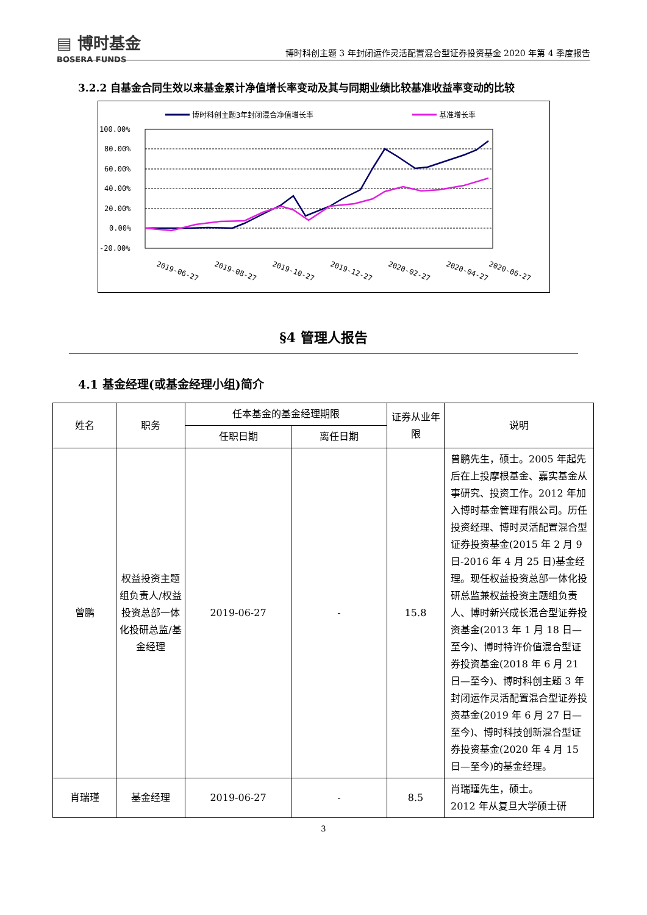▤ 博时基金
BOSERA FUNDS
博时科创主题 3 年封闭运作灵活配置混合型证券投资基金 2020 年第 4 季度报告
3.2.2 自基金合同生效以来基金累计净值增长率变动及其与同期业绩比较基准收益率变动的比较
博时科创主题3年封闭混合净值增长率
基准增长率
100.00%
80.00%
60.00%
40.00%
20.00%
0.00%
-20.00%
2019-06-27
2019-08-27
2019-10-27
2019-12-27
2020-02-27
2020-04-27
2020-06-27
2020-08-27 2020-10-27 2020-12-27
§4 管理人报告
4.1 基金经理(或基金经理小组)简介
| 姓名 | 职务 | 任本基金的基金经理期限 | | 证券从业年限 | 说明 |
| --- | --- | --- | --- | --- | --- |
| | | 任职日期 | 离任日期 | | |
| 曾鹏 | 权益投资主题组负责人/权益投资总部一体化投研总监/基金经理 | 2019-06-27 | - | 15.8 | 曾鹏先生，硕士。2005 年起先后在上投摩根基金、嘉实基金从事研究、投资工作。2012 年加入博时基金管理有限公司。历任投资经理、博时灵活配置混合型证券投资基金(2015 年 2 月 9 日-2016 年 4 月 25 日)基金经理。现任权益投资总部一体化投研总监兼权益投资主题组负责人、博时新兴成长混合型证券投资基金(2013 年 1 月 18 日—至今)、博时特许价值混合型证券投资基金(2018 年 6 月 21 日—至今)、博时科创主题 3 年封闭运作灵活配置混合型证券投资基金(2019 年 6 月 27 日—至今)、博时科技创新混合型证券投资基金(2020 年 4 月 15 日—至今)的基金经理。 |
| 肖瑞瑾 | 基金经理 | 2019-06-27 | - | 8.5 | 肖瑞瑾先生，硕士。 2012 年从复旦大学硕士研 |
3